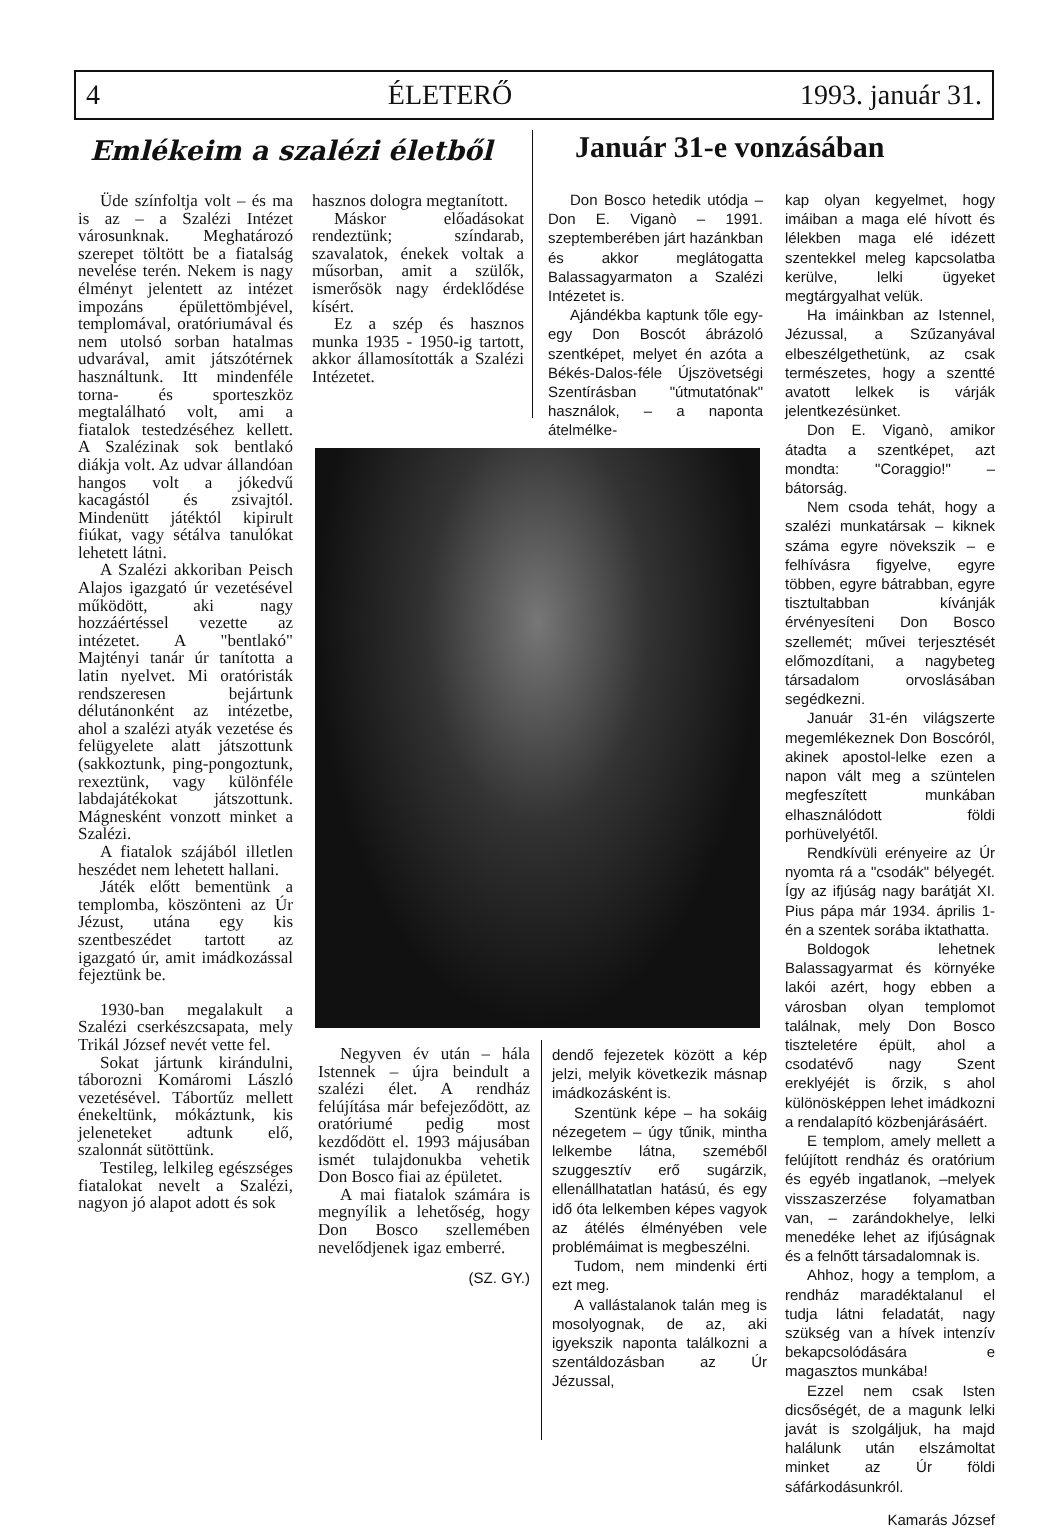4 ÉLETERŐ 1993. január 31.
Emlékeim a szalézi életből Január 31-e vonzásában
Üde színfoltja volt – és ma is az – a Szalézi Intézet városunknak. Meghatározó szerepet töltött be a fiatalság nevelése terén. Nekem is nagy élményt jelentett az intézet impozáns épülettömbjével, templomával, oratóriumával és nem utolsó sorban hatalmas udvarával, amit játszótérnek használtunk. Itt mindenféle torna- és sporteszköz megtalálható volt, ami a fiatalok testedzéséhez kellett. A Szalézinak sok bentlakó diákja volt. Az udvar állandóan hangos volt a jókedvű kacagástól és zsivajtól. Mindenütt játéktól kipirult fiúkat, vagy sétálva tanulókat lehetett látni.
A Szalézi akkoriban Peisch Alajos igazgató úr vezetésével működött, aki nagy hozzáértéssel vezette az intézetet. A "bentlakó" Majtényi tanár úr tanította a latin nyelvet. Mi oratóristák rendszeresen bejártunk délutánonként az intézetbe, ahol a szalézi atyák vezetése és felügyelete alatt játszottunk (sakkoztunk, ping-pongoztunk, rexeztünk, vagy különféle labdajátékokat játszottunk. Mágnesként vonzott minket a Szalézi.
A fiatalok szájából illetlen heszédet nem lehetett hallani.
Játék előtt bementünk a templomba, köszönteni az Úr Jézust, utána egy kis szentbeszédet tartott az igazgató úr, amit imádkozással fejeztünk be.
1930-ban megalakult a Szalézi cserkészcsapata, mely Trikál József nevét vette fel.
Sokat jártunk kirándulni, táborozni Komáromi László vezetésével. Tábortűz mellett énekeltünk, mókáztunk, kis jeleneteket adtunk elő, szalonnát sütöttünk.
Testileg, lelkileg egészséges fiatalokat nevelt a Szalézi, nagyon jó alapot adott és sok
hasznos dologra megtanított.
Máskor előadásokat rendeztünk; színdarab, szavalatok, énekek voltak a műsorban, amit a szülők, ismerősök nagy érdeklődése kísért.
Ez a szép és hasznos munka 1935 - 1950-ig tartott, akkor államosították a Szalézi Intézetet.
Negyven év után – hála Istennek – újra beindult a szalézi élet. A rendház felújítása már befejeződött, az oratóriumé pedig most kezdődött el. 1993 májusában ismét tulajdonukba vehetik Don Bosco fiai az épületet.
A mai fiatalok számára is megnyílik a lehetőség, hogy Don Bosco szellemében nevelődjenek igaz emberré.
(SZ. GY.)
Don Bosco hetedik utódja – Don E. Viganò – 1991. szeptemberében járt hazánkban és akkor meglátogatta Balassagyarmaton a Szalézi Intézetet is.
Ajándékba kaptunk tőle egy-egy Don Boscót ábrázoló szentképet, melyet én azóta a Békés-Dalos-féle Újszövetségi Szentírásban "útmutatónak" használok, – a naponta átelmélke-
dendő fejezetek között a kép jelzi, melyik következik másnap imádkozásként is.
Szentünk képe – ha sokáig nézegetem – úgy tűnik, mintha lelkembe látna, szeméből szuggesztív erő sugárzik, ellenállhatatlan hatású, és egy idő óta lelkemben képes vagyok az átélés élményében vele problémáimat is megbeszélni.
Tudom, nem mindenki érti ezt meg.
A vallástalanok talán meg is mosolyognak, de az, aki igyekszik naponta találkozni a szentáldozásban az Úr Jézussal,
kap olyan kegyelmet, hogy imáiban a maga elé hívott és lélekben maga elé idézett szentekkel meleg kapcsolatba kerülve, lelki ügyeket megtárgyalhat velük.
Ha imáinkban az Istennel, Jézussal, a Szűzanyával elbeszélgethetünk, az csak természetes, hogy a szentté avatott lelkek is várják jelentkezésünket.
Don E. Viganò, amikor átadta a szentképet, azt mondta: "Coraggio!" – bátorság.
Nem csoda tehát, hogy a szalézi munkatársak – kiknek száma egyre növekszik – e felhívásra figyelve, egyre többen, egyre bátrabban, egyre tisztultabban kívánják érvényesíteni Don Bosco szellemét; művei terjesztését előmozdítani, a nagybeteg társadalom orvoslásában segédkezni.
Január 31-én világszerte megemlékeznek Don Boscóról, akinek apostol-lelke ezen a napon vált meg a szüntelen megfeszített munkában elhasználódott földi porhüvelyétől.
Rendkívüli erényeire az Úr nyomta rá a "csodák" bélyegét. Így az ifjúság nagy barátját XI. Pius pápa már 1934. április 1-én a szentek sorába iktathatta.
Boldogok lehetnek Balassagyarmat és környéke lakói azért, hogy ebben a városban olyan templomot találnak, mely Don Bosco tiszteletére épült, ahol a csodatévő nagy Szent ereklyéjét is őrzik, s ahol különösképpen lehet imádkozni a rendalapító közbenjárásáért.
E templom, amely mellett a felújított rendház és oratórium és egyéb ingatlanok, –melyek visszaszerzése folyamatban van, – zarándokhelye, lelki menedéke lehet az ifjúságnak és a felnőtt társadalomnak is.
Ahhoz, hogy a templom, a rendház maradéktalanul el tudja látni feladatát, nagy szükség van a hívek intenzív bekapcsolódására e magasztos munkába!
Ezzel nem csak Isten dicsőségét, de a magunk lelki javát is szolgáljuk, ha majd halálunk után elszámoltat minket az Úr földi sáfárkodásunkról.
Kamarás József